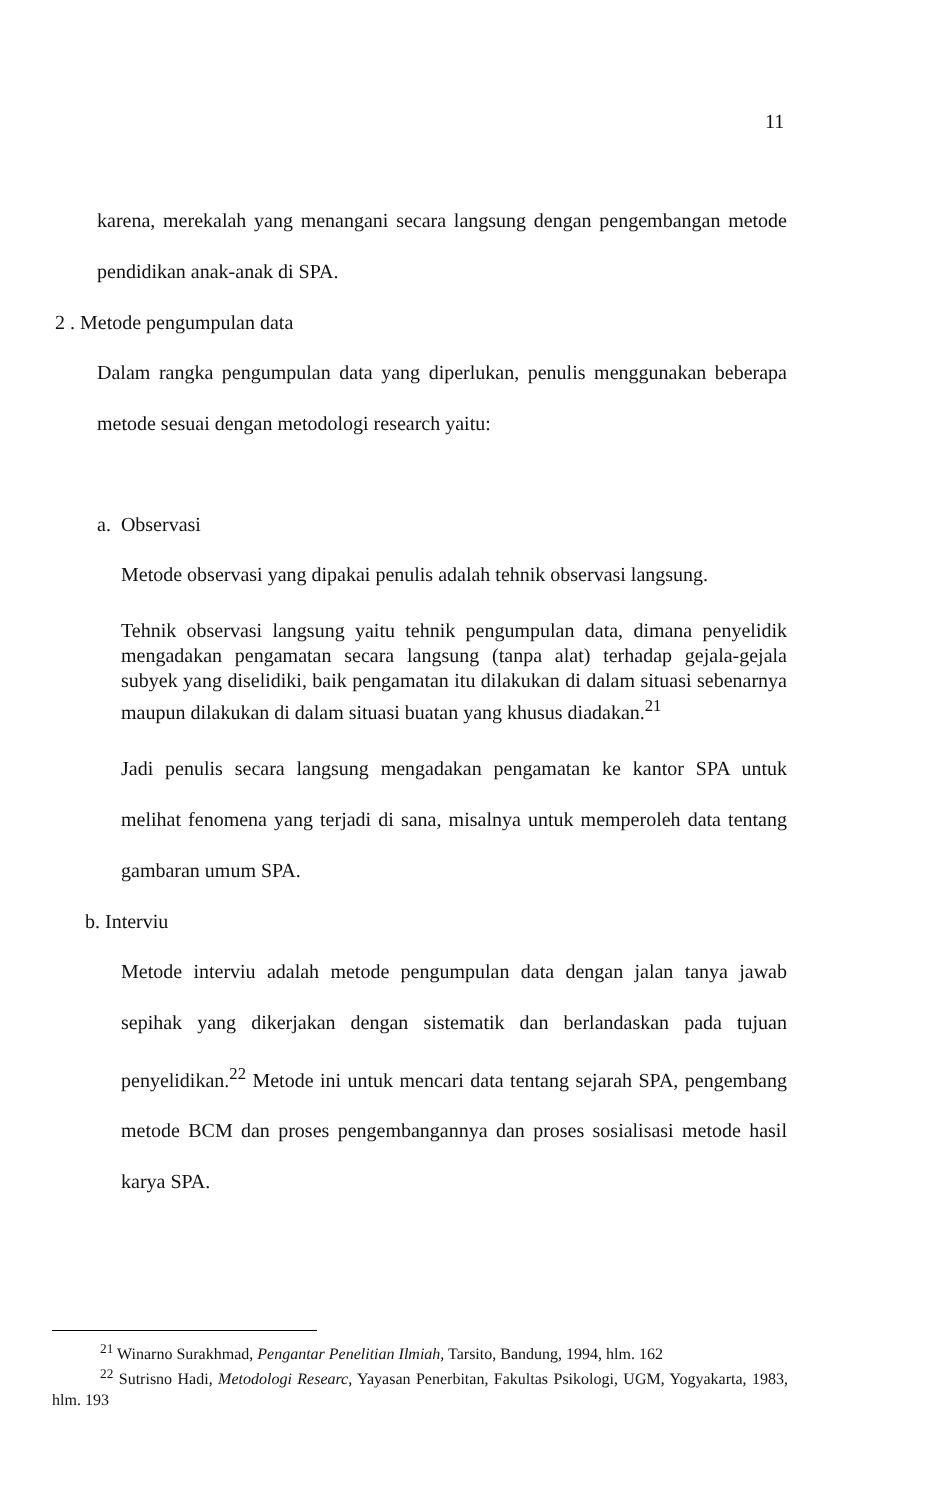11
karena, merekalah yang menangani secara langsung dengan pengembangan metode pendidikan anak-anak di SPA.
2 . Metode pengumpulan data
Dalam rangka pengumpulan data yang diperlukan, penulis menggunakan beberapa metode sesuai dengan metodologi research yaitu:
a. Observasi
Metode observasi yang dipakai penulis adalah tehnik observasi langsung.
Tehnik observasi langsung yaitu tehnik pengumpulan data, dimana penyelidik mengadakan pengamatan secara langsung (tanpa alat) terhadap gejala-gejala subyek yang diselidiki, baik pengamatan itu dilakukan di dalam situasi sebenarnya maupun dilakukan di dalam situasi buatan yang khusus diadakan.<sup>21</sup>
Jadi penulis secara langsung mengadakan pengamatan ke kantor SPA untuk melihat fenomena yang terjadi di sana, misalnya untuk memperoleh data tentang gambaran umum SPA.
b. Interviu
Metode interviu adalah metode pengumpulan data dengan jalan tanya jawab sepihak yang dikerjakan dengan sistematik dan berlandaskan pada tujuan penyelidikan.<sup>22</sup> Metode ini untuk mencari data tentang sejarah SPA, pengembang metode BCM dan proses pengembangannya dan proses sosialisasi metode hasil karya SPA.
<sup>21</sup> Winarno Surakhmad, Pengantar Penelitian Ilmiah, Tarsito, Bandung, 1994, hlm. 162
<sup>22</sup> Sutrisno Hadi, Metodologi Researc, Yayasan Penerbitan, Fakultas Psikologi, UGM, Yogyakarta, 1983, hlm. 193